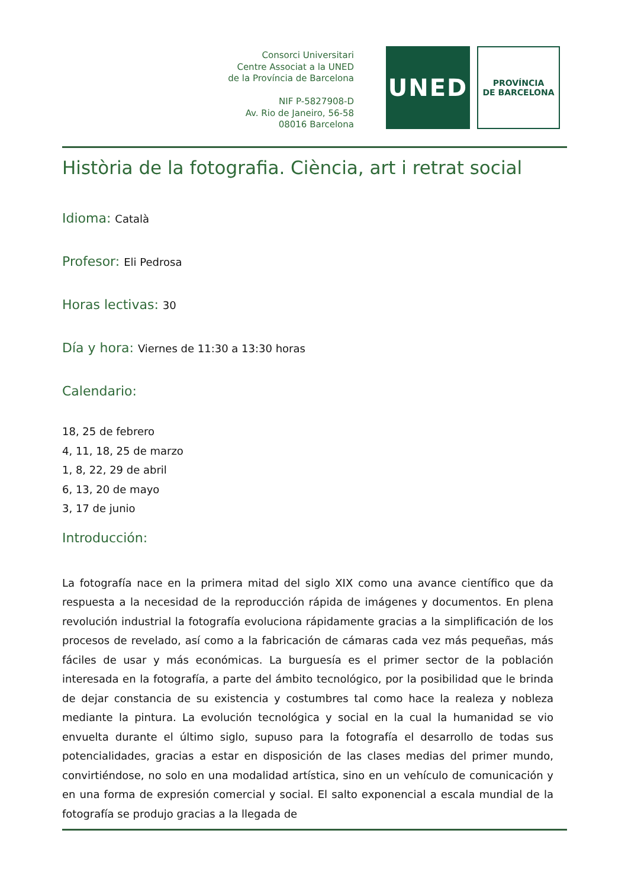Consorci Universitari
Centre Associat a la UNED
de la Província de Barcelona
NIF P-5827908-D
Av. Rio de Janeiro, 56-58
08016 Barcelona
UNED
PROVÍNCIA
DE BARCELONA
Història de la fotografia. Ciència, art i retrat social
Idioma: Català
Profesor: Eli Pedrosa
Horas lectivas: 30
Día y hora: Viernes de 11:30 a 13:30 horas
Calendario:
18, 25 de febrero
4, 11, 18, 25 de marzo
1, 8, 22, 29 de abril
6, 13, 20 de mayo
3, 17 de junio
Introducción:
La fotografía nace en la primera mitad del siglo XIX como una avance científico que da respuesta a la necesidad de la reproducción rápida de imágenes y documentos. En plena revolución industrial la fotografía evoluciona rápidamente gracias a la simplificación de los procesos de revelado, así como a la fabricación de cámaras cada vez más pequeñas, más fáciles de usar y más económicas. La burguesía es el primer sector de la población interesada en la fotografía, a parte del ámbito tecnológico, por la posibilidad que le brinda de dejar constancia de su existencia y costumbres tal como hace la realeza y nobleza mediante la pintura. La evolución tecnológica y social en la cual la humanidad se vio envuelta durante el último siglo, supuso para la fotografía el desarrollo de todas sus potencialidades, gracias a estar en disposición de las clases medias del primer mundo, convirtiéndose, no solo en una modalidad artística, sino en un vehículo de comunicación y en una forma de expresión comercial y social. El salto exponencial a escala mundial de la fotografía se produjo gracias a la llegada de